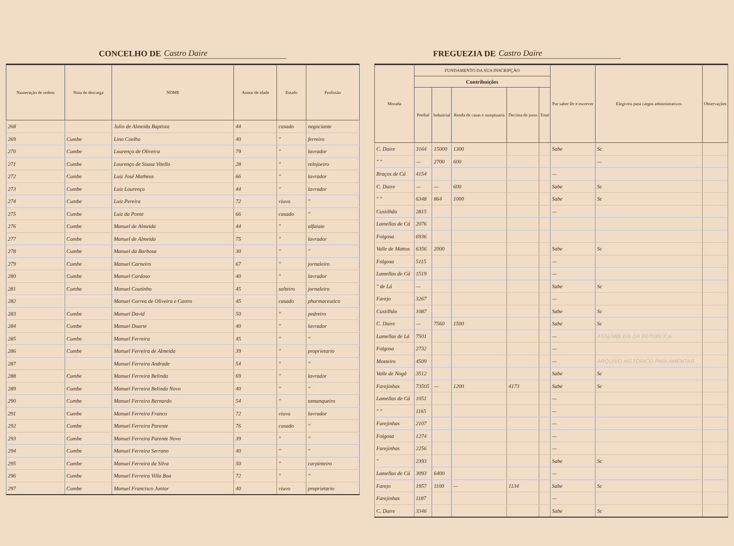CONCELHO DE Castro Daire
| Numeração de ordem | Nota de descarga | NOME | Annos de idade | Estado | Profissão |
| --- | --- | --- | --- | --- | --- |
| 268 | | Julio de Almeida Baptista | 44 | casado | negociante |
| 269 | Cumbe | Lino Coelho | 40 | " | ferreiro |
| 270 | Cumbe | Lourenço de Oliveira | 79 | " | lavrador |
| 271 | Cumbe | Lourenço de Sousa Vitello | 28 | " | relojoeiro |
| 272 | Cumbe | Luiz José Matheus | 66 | " | lavrador |
| 273 | Cumbe | Luiz Lourenço | 44 | " | lavrador |
| 274 | Cumbe | Luiz Pereira | 72 | viuvo | " |
| 275 | Cumbe | Luiz da Ponte | 66 | casado | " |
| 276 | Cumbe | Manuel de Almeida | 44 | " | alfaiate |
| 277 | Cumbe | Manuel de Almeida | 75 | " | lavrador |
| 278 | Cumbe | Manuel da Barbosa | 30 | " | " |
| 279 | Cumbe | Manuel Carneiro | 67 | " | jornaleiro |
| 280 | Cumbe | Manuel Cardoso | 40 | " | lavrador |
| 281 | Cumbe | Manuel Coutinho | 45 | solteiro | jornaleiro |
| 282 | | Manuel Correa de Oliveira e Castro | 45 | casado | pharmaceutico |
| 283 | Cumbe | Manuel David | 50 | " | pedreiro |
| 284 | Cumbe | Manuel Duarte | 40 | " | lavrador |
| 285 | Cumbe | Manuel Ferreira | 45 | " | " |
| 286 | Cumbe | Manuel Ferreira de Almeida | 39 | " | proprietario |
| 287 | | Manuel Ferreira Andrade | 54 | " | " |
| 288 | Cumbe | Manuel Ferreira Belinda | 69 | " | lavrador |
| 289 | Cumbe | Manuel Ferreira Belinda Novo | 40 | " | " |
| 290 | Cumbe | Manuel Ferreira Bernardo | 54 | " | tamanqueiro |
| 291 | Cumbe | Manuel Ferreira Franco | 72 | viuvo | lavrador |
| 292 | Cumbe | Manuel Ferreira Parente | 76 | casado | " |
| 293 | Cumbe | Manuel Ferreira Parente Novo | 39 | " | " |
| 294 | Cumbe | Manuel Ferreira Serrano | 40 | " | " |
| 295 | Cumbe | Manuel Ferreira da Silva | 50 | " | carpinteiro |
| 296 | Cumbe | Manuel Ferreira Villa Boa | 72 | " | " |
| 297 | Cumbe | Manuel Francisco Junior | 40 | viuvo | proprietario |
FREGUEZIA DE Castro Daire
| Morada | FUNDAMENTO DA SUA INSCRIPÇÃO | | | | | Por saber lêr e escrever | Elegiveis para cargos administrativos | Observações |
| --- | --- | --- | --- | --- | --- | --- | --- | --- |
| | Contribuições | | | | | | | |
| | Predial | Industrial | Renda de casas e sumptuaria | Decima de juros | Total | | | |
| C. Daire | 3164 | 15000 | 1300 | | | Sabe | Sc | |
| " " | — | 2700 | 600 | | | | — | |
| Braços de Cá | 4154 | | | | | — | | |
| C. Daire | — | — | 600 | | | Sabe | Sc | |
| " " | 6348 | 864 | 1000 | | | Sabe | Sc | |
| Custilhão | 2815 | | | | | — | | |
| Lamellas de Cá | 2076 | | | | | | | |
| Folgosa | 6936 | | | | | | | |
| Valle de Mattos | 6356 | 2000 | | | | Sabe | Sc | |
| Folgosa | 5115 | | | | | — | | |
| Lamellas de Cá | 1519 | | | | | — | | |
| " de Lá | — | | | | | Sabe | Sc | |
| Farejo | 3267 | | | | | — | | |
| Custilhão | 1087 | | | | | Sabe | Sc | |
| C. Daire | — | 7560 | 1500 | | | Sabe | Sc | |
| Lamellas de Lá | 7501 | | | | | — | ASSEMBLEIA DA REPÚBLICA | |
| Folgosa | 2732 | | | | | — | | |
| Mosteiro | 4509 | | | | | — | ARQUIVO HISTÓRICO PARLAMENTAR | |
| Valle de Nogã | 3512 | | | | | Sabe | Sc | |
| Farejinhas | 73505 | — | 1200 | 4173 | | Sabe | Sc | |
| Lamellas de Cá | 1051 | | | | | — | | |
| " " | 1165 | | | | | — | | |
| Farejinhas | 2107 | | | | | — | | |
| Folgosa | 1274 | | | | | — | | |
| Farejinhas | 2256 | | | | | — | | |
| " | 2393 | | | | | Sabe | Sc | |
| Lamellas de Cá | 3093 | 6400 | | | | — | | |
| Farejo | 1957 | 1100 | — | 1134 | | Sabe | Sc | |
| Farejinhas | 1187 | | | | | — | | |
| C. Daire | 3346 | | | | | Sabe | Sc | |